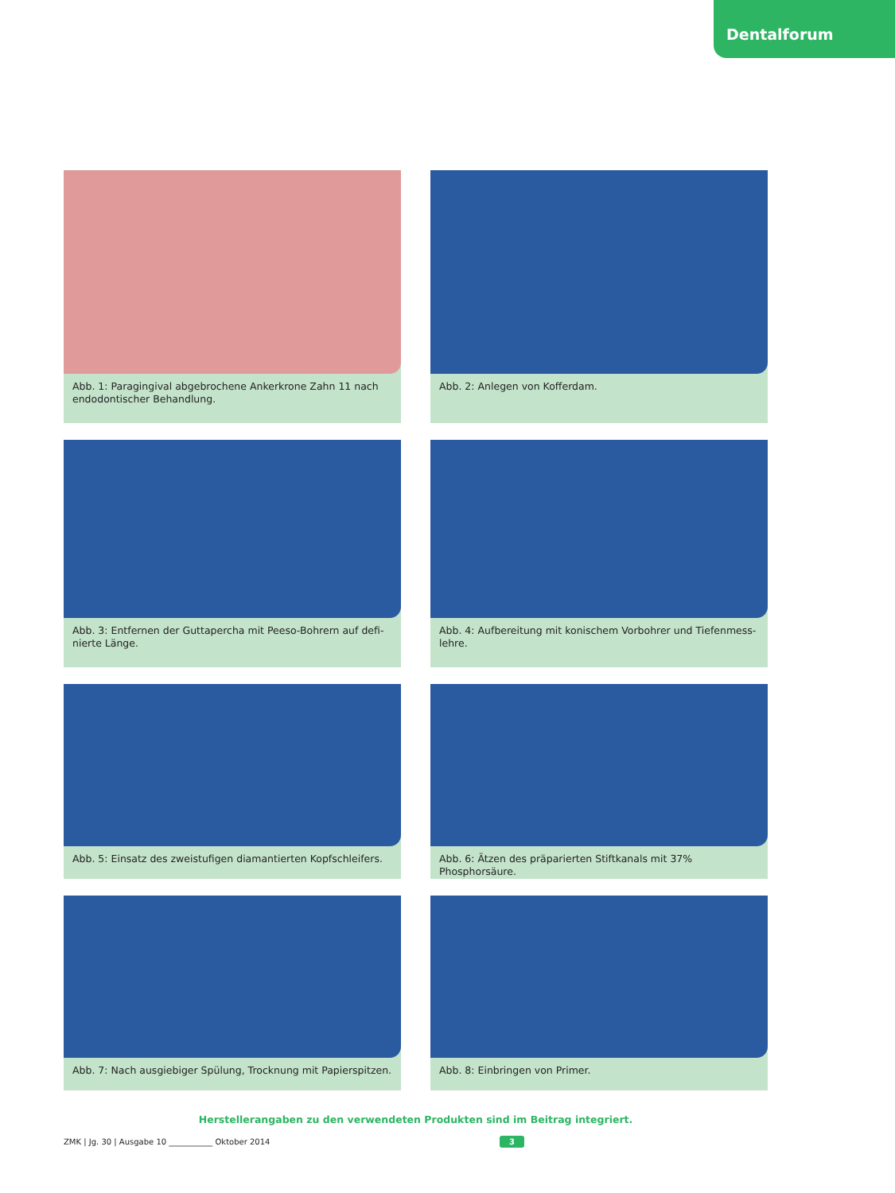Dentalforum
Abb. 1: Paragingival abgebrochene Ankerkrone Zahn 11 nach endo­dontischer Behandlung.
Abb. 2: Anlegen von Kofferdam.
Abb. 3: Entfernen der Guttapercha mit Peeso-Bohrern auf defi­nierte Länge.
Abb. 4: Aufbereitung mit konischem Vorbohrer und Tiefenmess­lehre.
Abb. 5: Einsatz des zweistufigen diamantierten Kopfschleifers.
Abb. 6: Ätzen des präparierten Stiftkanals mit 37% Phosphorsäure.
Abb. 7: Nach ausgiebiger Spülung, Trocknung mit Papierspitzen.
Abb. 8: Einbringen von Primer.
Herstellerangaben zu den verwendeten Produkten sind im Beitrag integriert.
ZMK | Jg. 30 | Ausgabe 10 ___________ Oktober 2014
3